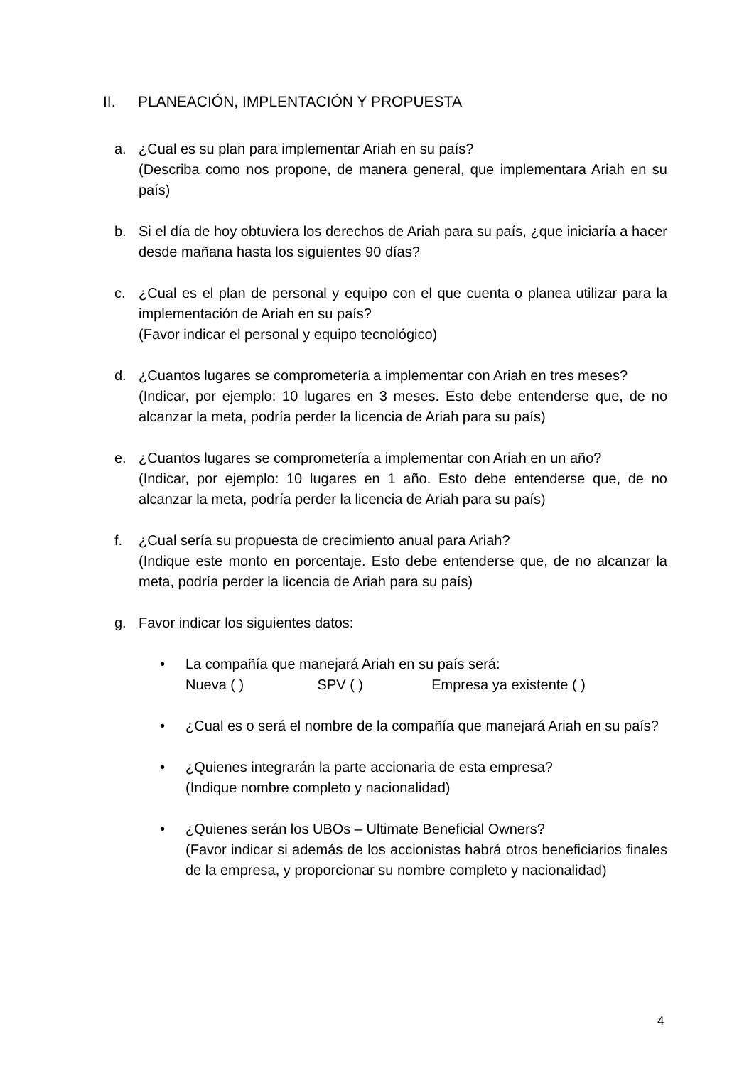II. PLANEACIÓN, IMPLENTACIÓN Y PROPUESTA
a. ¿Cual es su plan para implementar Ariah en su país?
(Describa como nos propone, de manera general, que implementara Ariah en su país)
b. Si el día de hoy obtuviera los derechos de Ariah para su país, ¿que iniciaría a hacer desde mañana hasta los siguientes 90 días?
c. ¿Cual es el plan de personal y equipo con el que cuenta o planea utilizar para la implementación de Ariah en su país?
(Favor indicar el personal y equipo tecnológico)
d. ¿Cuantos lugares se comprometería a implementar con Ariah en tres meses?
(Indicar, por ejemplo: 10 lugares en 3 meses. Esto debe entenderse que, de no alcanzar la meta, podría perder la licencia de Ariah para su país)
e. ¿Cuantos lugares se comprometería a implementar con Ariah en un año?
(Indicar, por ejemplo: 10 lugares en 1 año. Esto debe entenderse que, de no alcanzar la meta, podría perder la licencia de Ariah para su país)
f. ¿Cual sería su propuesta de crecimiento anual para Ariah?
(Indique este monto en porcentaje. Esto debe entenderse que, de no alcanzar la meta, podría perder la licencia de Ariah para su país)
g. Favor indicar los siguientes datos:
• La compañía que manejará Ariah en su país será:
Nueva ( ) SPV ( ) Empresa ya existente ( )
• ¿Cual es o será el nombre de la compañía que manejará Ariah en su país?
• ¿Quienes integrarán la parte accionaria de esta empresa?
(Indique nombre completo y nacionalidad)
• ¿Quienes serán los UBOs – Ultimate Beneficial Owners?
(Favor indicar si además de los accionistas habrá otros beneficiarios finales de la empresa, y proporcionar su nombre completo y nacionalidad)
4